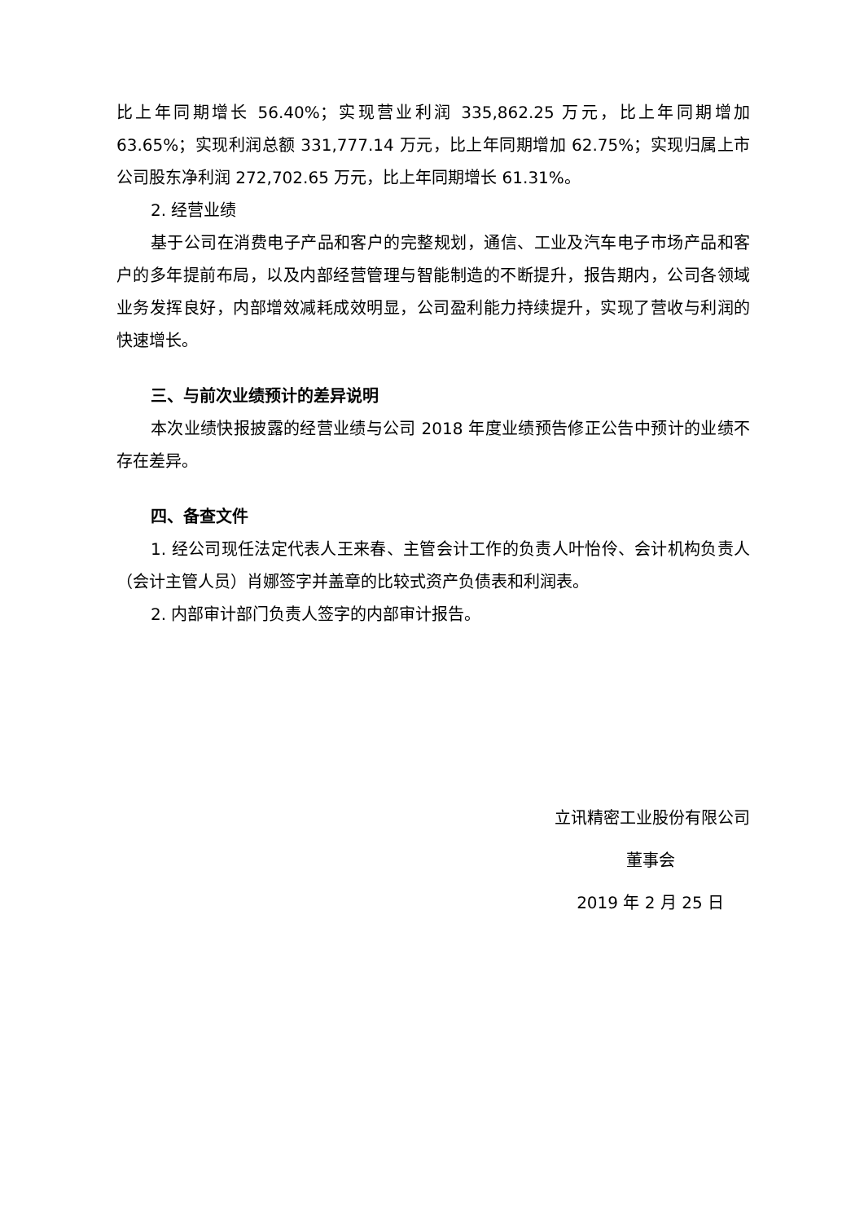比上年同期增长 56.40%；实现营业利润 335,862.25 万元，比上年同期增加 63.65%；实现利润总额 331,777.14 万元，比上年同期增加 62.75%；实现归属上市公司股东净利润 272,702.65 万元，比上年同期增长 61.31%。
2. 经营业绩
基于公司在消费电子产品和客户的完整规划，通信、工业及汽车电子市场产品和客户的多年提前布局，以及内部经营管理与智能制造的不断提升，报告期内，公司各领域业务发挥良好，内部增效减耗成效明显，公司盈利能力持续提升，实现了营收与利润的快速增长。
三、与前次业绩预计的差异说明
本次业绩快报披露的经营业绩与公司 2018 年度业绩预告修正公告中预计的业绩不存在差异。
四、备查文件
1. 经公司现任法定代表人王来春、主管会计工作的负责人叶怡伶、会计机构负责人（会计主管人员）肖娜签字并盖章的比较式资产负债表和利润表。
2. 内部审计部门负责人签字的内部审计报告。
立讯精密工业股份有限公司
董事会
2019 年 2 月 25 日